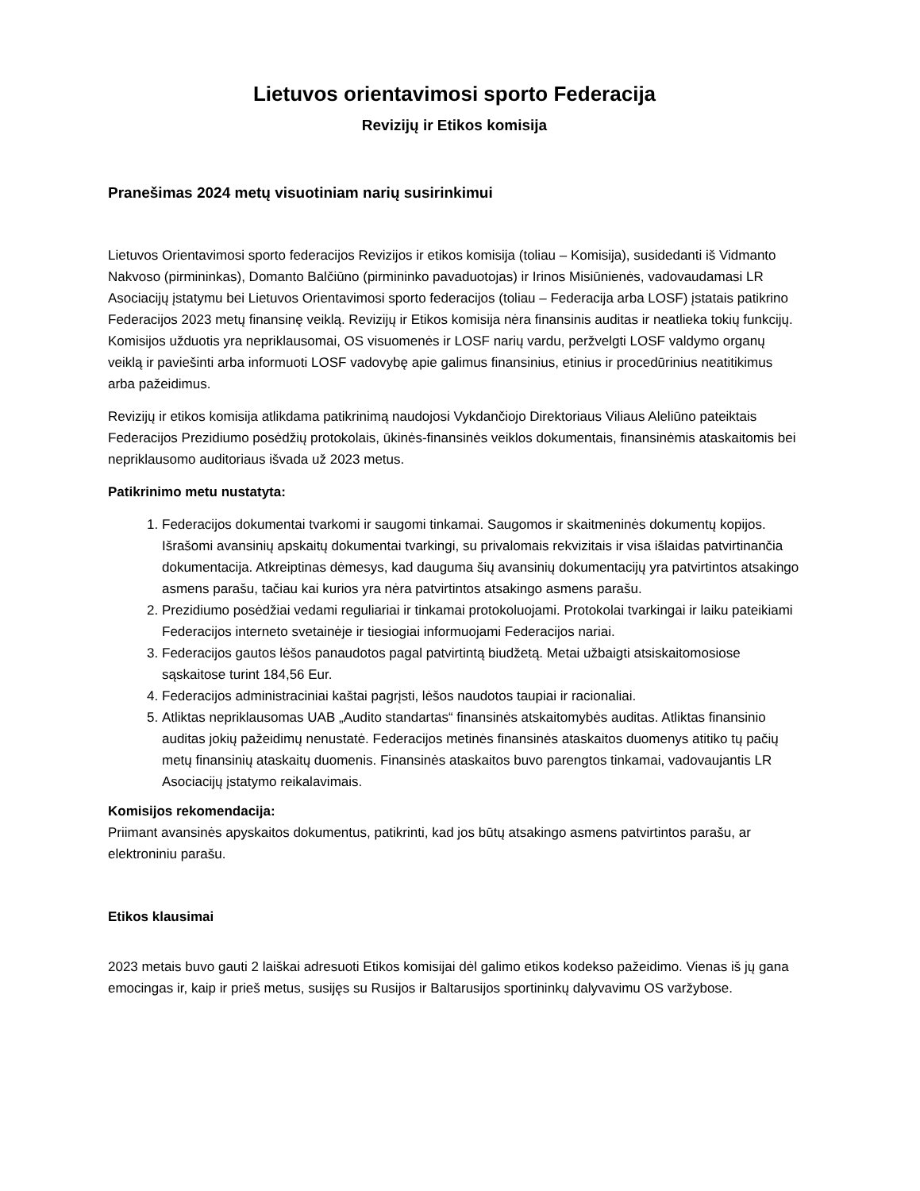Lietuvos orientavimosi sporto Federacija
Revizijų ir Etikos komisija
Pranešimas 2024 metų visuotiniam narių susirinkimui
Lietuvos Orientavimosi sporto federacijos Revizijos ir etikos komisija (toliau – Komisija), susidedanti iš Vidmanto Nakvoso (pirmininkas), Domanto Balčiūno (pirmininko pavaduotojas) ir Irinos Misiūnienės, vadovaudamasi LR Asociacijų įstatymu bei Lietuvos Orientavimosi sporto federacijos (toliau – Federacija arba LOSF) įstatais patikrino Federacijos 2023 metų finansinę veiklą. Revizijų ir Etikos komisija nėra finansinis auditas ir neatlieka tokių funkcijų. Komisijos užduotis yra nepriklausomai, OS visuomenės ir LOSF narių vardu, peržvelgti LOSF valdymo organų veiklą ir paviešinti arba informuoti LOSF vadovybę apie galimus finansinius, etinius ir procedūrinius neatitikimus arba pažeidimus.
Revizijų ir etikos komisija atlikdama patikrinimą naudojosi Vykdančiojo Direktoriaus Viliaus Aleliūno pateiktais Federacijos Prezidiumo posėdžių protokolais, ūkinės-finansinės veiklos dokumentais, finansinėmis ataskaitomis bei nepriklausomo auditoriaus išvada už 2023 metus.
Patikrinimo metu nustatyta:
1. Federacijos dokumentai tvarkomi ir saugomi tinkamai. Saugomos ir skaitmeninės dokumentų kopijos. Išrašomi avansinių apskaitų dokumentai tvarkingi, su privalomais rekvizitais ir visa išlaidas patvirtinančia dokumentacija. Atkreiptinas dėmesys, kad dauguma šių avansinių dokumentacijų yra patvirtintos atsakingo asmens parašu, tačiau kai kurios yra nėra patvirtintos atsakingo asmens parašu.
2. Prezidiumo posėdžiai vedami reguliariai ir tinkamai protokoluojami. Protokolai tvarkingai ir laiku pateikiami Federacijos interneto svetainėje ir tiesiogiai informuojami Federacijos nariai.
3. Federacijos gautos lėšos panaudotos pagal patvirtintą biudžetą. Metai užbaigti atsiskaitomosiose sąskaitose turint 184,56 Eur.
4. Federacijos administraciniai kaštai pagrįsti, lėšos naudotos taupiai ir racionaliai.
5. Atliktas nepriklausomas UAB „Audito standartas“ finansinės atskaitomybės auditas. Atliktas finansinio auditas jokių pažeidimų nenustatė. Federacijos metinės finansinės ataskaitos duomenys atitiko tų pačių metų finansinių ataskaitų duomenis. Finansinės ataskaitos buvo parengtos tinkamai, vadovaujantis LR Asociacijų įstatymo reikalavimais.
Komisijos rekomendacija:
Priimant avansinės apyskaitos dokumentus, patikrinti, kad jos būtų atsakingo asmens patvirtintos parašu, ar elektroniniu parašu.
Etikos klausimai
2023 metais buvo gauti 2 laiškai adresuoti Etikos komisijai dėl galimo etikos kodekso pažeidimo. Vienas iš jų gana emocingas ir, kaip ir prieš metus, susijęs su Rusijos ir Baltarusijos sportininkų dalyvavimu OS varžybose.